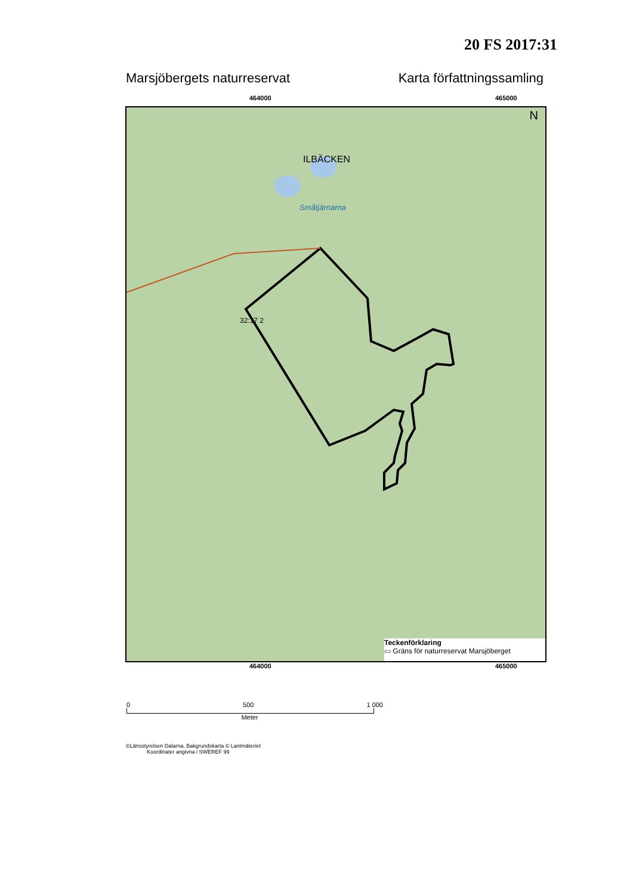20 FS 2017:31
Marsjöbergets naturreservat Karta författningssamling
464000 465000
ILBÄCKEN
Småtjärnarna
32:17 2
N
Teckenförklaring
▭ Gräns för naturreservat Marsjöberget
464000 465000
0 500 1 000
Meter
©Länsstyrelsen Dalarna, Bakgrundskarta © Lantmäteriet
Koordinater angivna i SWEREF 99